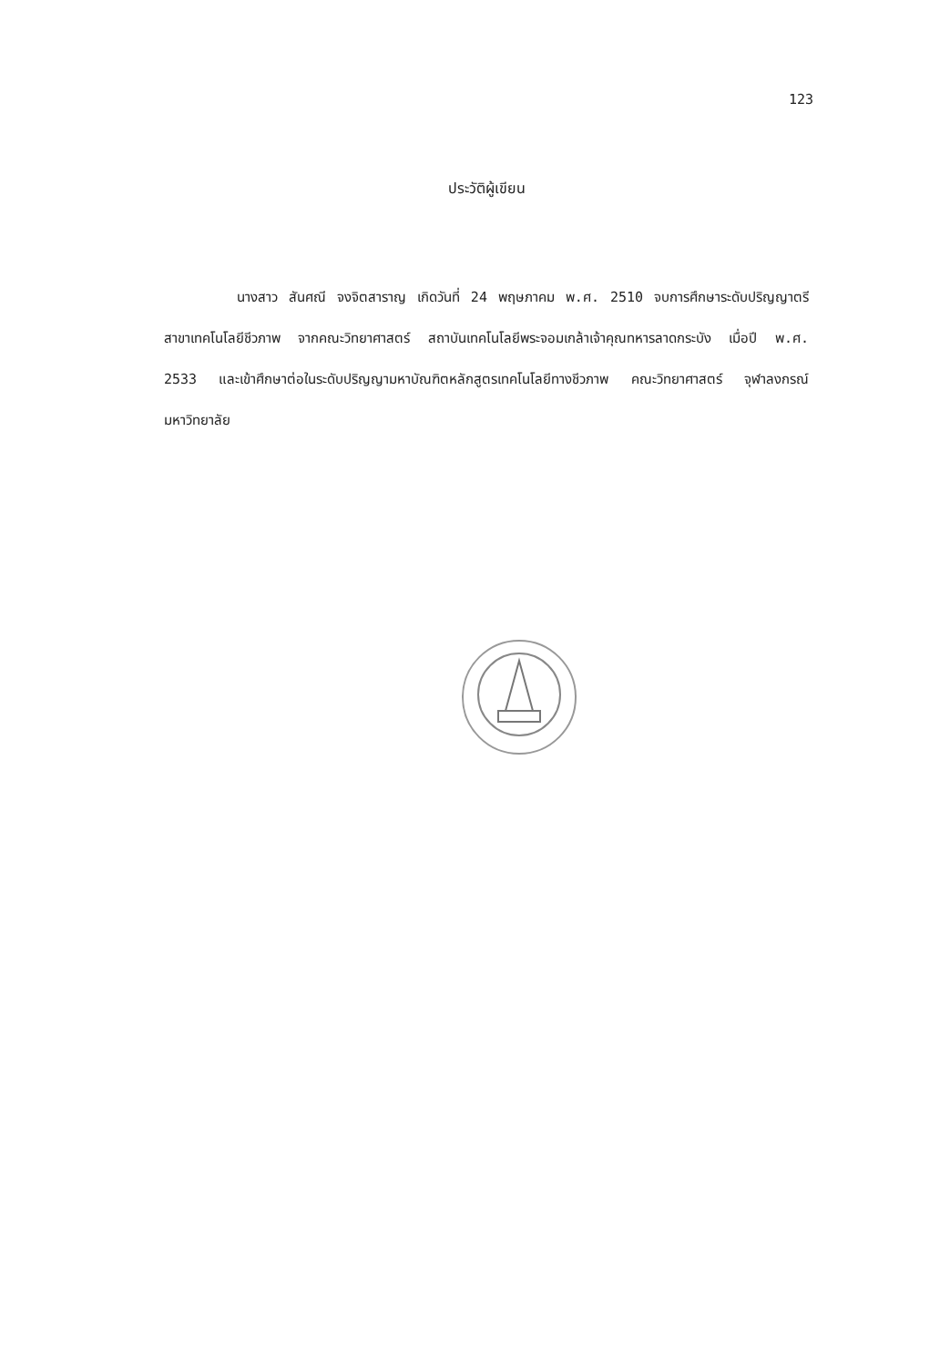123
ประวัติผู้เขียน
นางสาว สันศณี จงจิตสาราญ เกิดวันที่ 24 พฤษภาคม พ.ศ. 2510 จบการศึกษาระดับปริญญาตรี สาขาเทคโนโลยีชีวภาพ จากคณะวิทยาศาสตร์ สถาบันเทคโนโลยีพระจอมเกล้าเจ้าคุณทหารลาดกระบัง เมื่อปี พ.ศ. 2533 และเข้าศึกษาต่อในระดับปริญญามหาบัณฑิตหลักสูตรเทคโนโลยีทางชีวภาพ คณะวิทยาศาสตร์ จุฬาลงกรณ์มหาวิทยาลัย